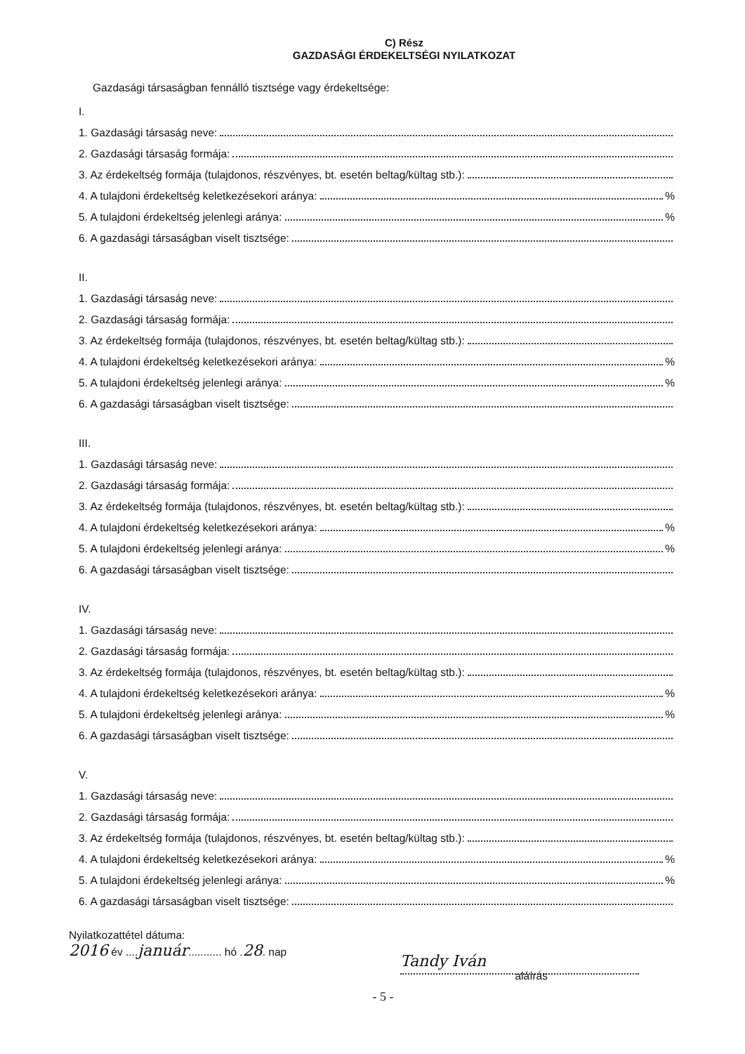C) Rész
GAZDASÁGI ÉRDEKELTSÉGI NYILATKOZAT
Gazdasági társaságban fennálló tisztsége vagy érdekeltsége:
I.
1. Gazdasági társaság neve:
2. Gazdasági társaság formája:
3. Az érdekeltség formája (tulajdonos, részvényes, bt. esetén beltag/kültag stb.):
4. A tulajdoni érdekeltség keletkezésekori aránya: %
5. A tulajdoni érdekeltség jelenlegi aránya: %
6. A gazdasági társaságban viselt tisztsége:
II.
1. Gazdasági társaság neve:
2. Gazdasági társaság formája:
3. Az érdekeltség formája (tulajdonos, részvényes, bt. esetén beltag/kültag stb.):
4. A tulajdoni érdekeltség keletkezésekori aránya: %
5. A tulajdoni érdekeltség jelenlegi aránya: %
6. A gazdasági társaságban viselt tisztsége:
III.
1. Gazdasági társaság neve:
2. Gazdasági társaság formája:
3. Az érdekeltség formája (tulajdonos, részvényes, bt. esetén beltag/kültag stb.):
4. A tulajdoni érdekeltség keletkezésekori aránya: %
5. A tulajdoni érdekeltség jelenlegi aránya: %
6. A gazdasági társaságban viselt tisztsége:
IV.
1. Gazdasági társaság neve:
2. Gazdasági társaság formája:
3. Az érdekeltség formája (tulajdonos, részvényes, bt. esetén beltag/kültag stb.):
4. A tulajdoni érdekeltség keletkezésekori aránya: %
5. A tulajdoni érdekeltség jelenlegi aránya: %
6. A gazdasági társaságban viselt tisztsége:
V.
1. Gazdasági társaság neve:
2. Gazdasági társaság formája:
3. Az érdekeltség formája (tulajdonos, részvényes, bt. esetén beltag/kültag stb.):
4. A tulajdoni érdekeltség keletkezésekori aránya: %
5. A tulajdoni érdekeltség jelenlegi aránya: %
6. A gazdasági társaságban viselt tisztsége:
Nyilatkozattétel dátuma:
2016 év ....január........... hó .28. nap
Tandy Iván
aláírás
- 5 -